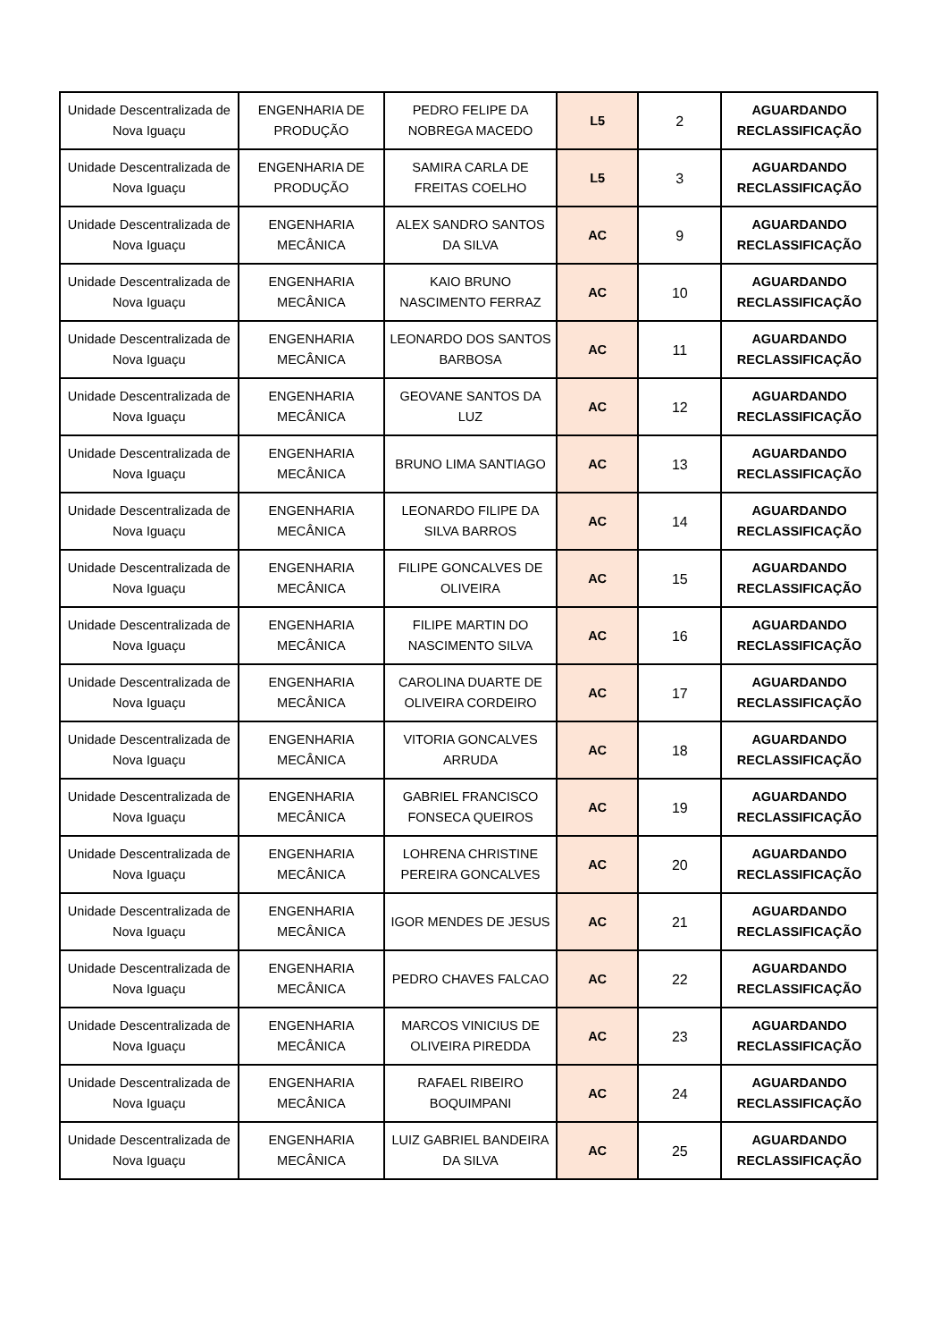| Unidade Descentralizada de Nova Iguaçu | ENGENHARIA DE PRODUÇÃO | PEDRO FELIPE DA NOBREGA MACEDO | L5 | 2 | AGUARDANDO RECLASSIFICAÇÃO |
| Unidade Descentralizada de Nova Iguaçu | ENGENHARIA DE PRODUÇÃO | SAMIRA CARLA DE FREITAS COELHO | L5 | 3 | AGUARDANDO RECLASSIFICAÇÃO |
| Unidade Descentralizada de Nova Iguaçu | ENGENHARIA MECÂNICA | ALEX SANDRO SANTOS DA SILVA | AC | 9 | AGUARDANDO RECLASSIFICAÇÃO |
| Unidade Descentralizada de Nova Iguaçu | ENGENHARIA MECÂNICA | KAIO BRUNO NASCIMENTO FERRAZ | AC | 10 | AGUARDANDO RECLASSIFICAÇÃO |
| Unidade Descentralizada de Nova Iguaçu | ENGENHARIA MECÂNICA | LEONARDO DOS SANTOS BARBOSA | AC | 11 | AGUARDANDO RECLASSIFICAÇÃO |
| Unidade Descentralizada de Nova Iguaçu | ENGENHARIA MECÂNICA | GEOVANE SANTOS DA LUZ | AC | 12 | AGUARDANDO RECLASSIFICAÇÃO |
| Unidade Descentralizada de Nova Iguaçu | ENGENHARIA MECÂNICA | BRUNO LIMA SANTIAGO | AC | 13 | AGUARDANDO RECLASSIFICAÇÃO |
| Unidade Descentralizada de Nova Iguaçu | ENGENHARIA MECÂNICA | LEONARDO FILIPE DA SILVA BARROS | AC | 14 | AGUARDANDO RECLASSIFICAÇÃO |
| Unidade Descentralizada de Nova Iguaçu | ENGENHARIA MECÂNICA | FILIPE GONCALVES DE OLIVEIRA | AC | 15 | AGUARDANDO RECLASSIFICAÇÃO |
| Unidade Descentralizada de Nova Iguaçu | ENGENHARIA MECÂNICA | FILIPE MARTIN DO NASCIMENTO SILVA | AC | 16 | AGUARDANDO RECLASSIFICAÇÃO |
| Unidade Descentralizada de Nova Iguaçu | ENGENHARIA MECÂNICA | CAROLINA DUARTE DE OLIVEIRA CORDEIRO | AC | 17 | AGUARDANDO RECLASSIFICAÇÃO |
| Unidade Descentralizada de Nova Iguaçu | ENGENHARIA MECÂNICA | VITORIA GONCALVES ARRUDA | AC | 18 | AGUARDANDO RECLASSIFICAÇÃO |
| Unidade Descentralizada de Nova Iguaçu | ENGENHARIA MECÂNICA | GABRIEL FRANCISCO FONSECA QUEIROS | AC | 19 | AGUARDANDO RECLASSIFICAÇÃO |
| Unidade Descentralizada de Nova Iguaçu | ENGENHARIA MECÂNICA | LOHRENA CHRISTINE PEREIRA GONCALVES | AC | 20 | AGUARDANDO RECLASSIFICAÇÃO |
| Unidade Descentralizada de Nova Iguaçu | ENGENHARIA MECÂNICA | IGOR MENDES DE JESUS | AC | 21 | AGUARDANDO RECLASSIFICAÇÃO |
| Unidade Descentralizada de Nova Iguaçu | ENGENHARIA MECÂNICA | PEDRO CHAVES FALCAO | AC | 22 | AGUARDANDO RECLASSIFICAÇÃO |
| Unidade Descentralizada de Nova Iguaçu | ENGENHARIA MECÂNICA | MARCOS VINICIUS DE OLIVEIRA PIREDDA | AC | 23 | AGUARDANDO RECLASSIFICAÇÃO |
| Unidade Descentralizada de Nova Iguaçu | ENGENHARIA MECÂNICA | RAFAEL RIBEIRO BOQUIMPANI | AC | 24 | AGUARDANDO RECLASSIFICAÇÃO |
| Unidade Descentralizada de Nova Iguaçu | ENGENHARIA MECÂNICA | LUIZ GABRIEL BANDEIRA DA SILVA | AC | 25 | AGUARDANDO RECLASSIFICAÇÃO |